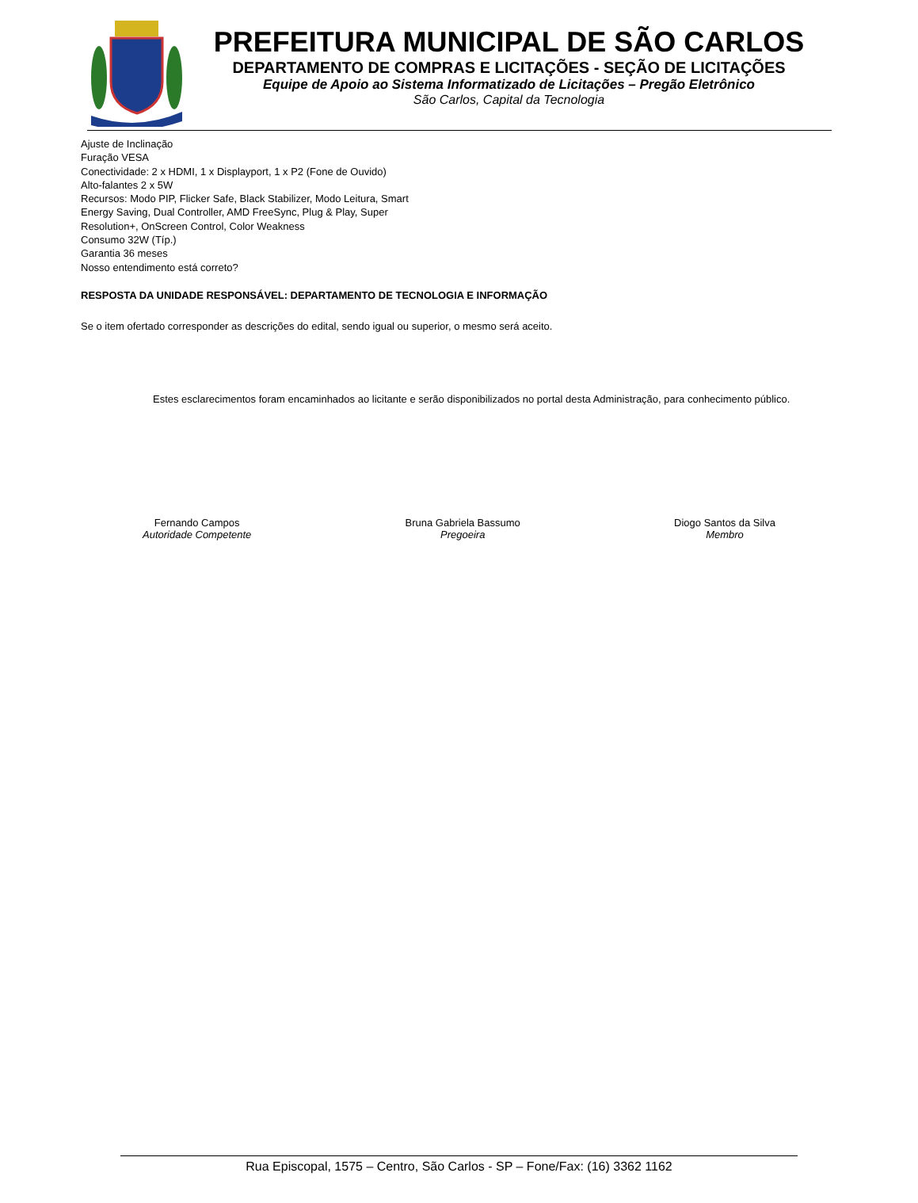PREFEITURA MUNICIPAL DE SÃO CARLOS
DEPARTAMENTO DE COMPRAS E LICITAÇÕES - SEÇÃO DE LICITAÇÕES
Equipe de Apoio ao Sistema Informatizado de Licitações – Pregão Eletrônico
São Carlos, Capital da Tecnologia
Ajuste de Inclinação
Furação VESA
Conectividade: 2 x HDMI, 1 x Displayport, 1 x P2 (Fone de Ouvido)
Alto-falantes 2 x 5W
Recursos: Modo PIP, Flicker Safe, Black Stabilizer, Modo Leitura, Smart
Energy Saving, Dual Controller, AMD FreeSync, Plug & Play, Super
Resolution+, OnScreen Control, Color Weakness
Consumo 32W (Típ.)
Garantia 36 meses
Nosso entendimento está correto?
RESPOSTA DA UNIDADE RESPONSÁVEL: DEPARTAMENTO DE TECNOLOGIA E INFORMAÇÃO
Se o item ofertado corresponder as descrições do edital, sendo igual ou superior, o mesmo será aceito.
Estes esclarecimentos foram encaminhados ao licitante e serão disponibilizados no portal desta Administração, para conhecimento público.
Fernando Campos
Autoridade Competente
Bruna Gabriela Bassumo
Pregoeira
Diogo Santos da Silva
Membro
Rua Episcopal, 1575 – Centro, São Carlos - SP – Fone/Fax: (16) 3362 1162